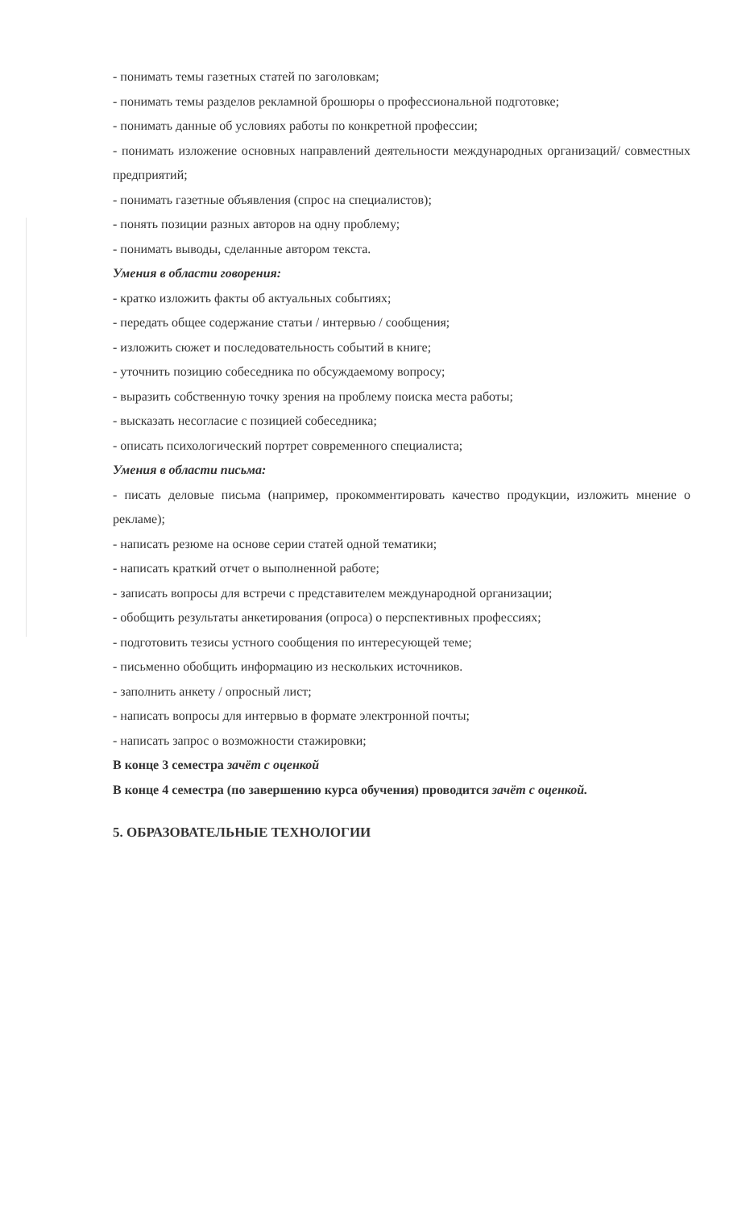- понимать темы газетных статей по заголовкам;
- понимать темы разделов рекламной брошюры о профессиональной подготовке;
- понимать данные об условиях работы по конкретной профессии;
- понимать изложение основных направлений деятельности международных организаций/ совместных предприятий;
- понимать газетные объявления (спрос на специалистов);
- понять позиции разных авторов на одну проблему;
- понимать выводы, сделанные автором текста.
Умения в области говорения:
- кратко изложить факты об актуальных событиях;
- передать общее содержание статьи / интервью / сообщения;
- изложить сюжет и последовательность событий в книге;
- уточнить позицию собеседника по обсуждаемому вопросу;
- выразить собственную точку зрения на проблему поиска места работы;
- высказать несогласие с позицией собеседника;
- описать психологический портрет современного специалиста;
Умения в области письма:
- писать деловые письма (например, прокомментировать качество продукции, изложить мнение о рекламе);
- написать резюме на основе серии статей одной тематики;
- написать краткий отчет о выполненной работе;
- записать вопросы для встречи с представителем международной организации;
- обобщить результаты анкетирования (опроса) о перспективных профессиях;
- подготовить тезисы устного сообщения по интересующей теме;
- письменно обобщить информацию из нескольких источников.
- заполнить анкету / опросный лист;
- написать вопросы для интервью в формате электронной почты;
- написать запрос о возможности стажировки;
В конце 3 семестра зачёт с оценкой
В конце 4 семестра (по завершению курса обучения) проводится зачёт с оценкой.
5. ОБРАЗОВАТЕЛЬНЫЕ ТЕХНОЛОГИИ